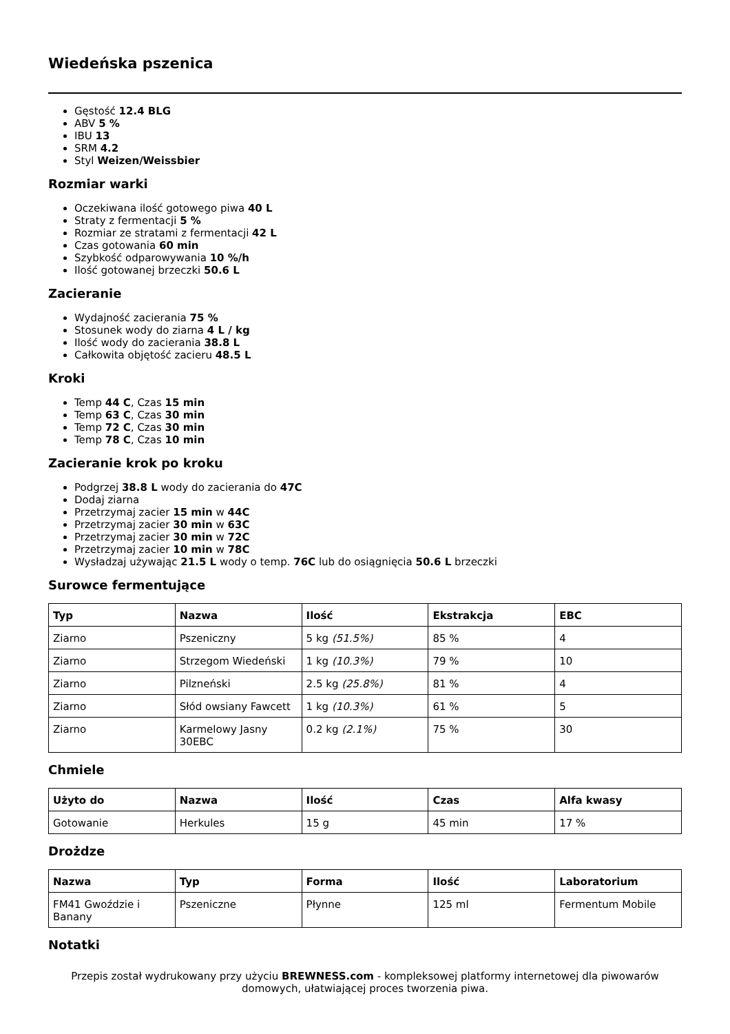Wiedeńska pszenica
Gęstość 12.4 BLG
ABV 5 %
IBU 13
SRM 4.2
Styl Weizen/Weissbier
Rozmiar warki
Oczekiwana ilość gotowego piwa 40 L
Straty z fermentacji 5 %
Rozmiar ze stratami z fermentacji 42 L
Czas gotowania 60 min
Szybkość odparowywania 10 %/h
Ilość gotowanej brzeczki 50.6 L
Zacieranie
Wydajność zacierania 75 %
Stosunek wody do ziarna 4 L / kg
Ilość wody do zacierania 38.8 L
Całkowita objętość zacieru 48.5 L
Kroki
Temp 44 C, Czas 15 min
Temp 63 C, Czas 30 min
Temp 72 C, Czas 30 min
Temp 78 C, Czas 10 min
Zacieranie krok po kroku
Podgrzej 38.8 L wody do zacierania do 47C
Dodaj ziarna
Przetrzymaj zacier 15 min w 44C
Przetrzymaj zacier 30 min w 63C
Przetrzymaj zacier 30 min w 72C
Przetrzymaj zacier 10 min w 78C
Wysładzaj używając 21.5 L wody o temp. 76C lub do osiągnięcia 50.6 L brzeczki
Surowce fermentujące
| Typ | Nazwa | Ilość | Ekstrakcja | EBC |
| --- | --- | --- | --- | --- |
| Ziarno | Pszeniczny | 5 kg (51.5%) | 85 % | 4 |
| Ziarno | Strzegom Wiedeński | 1 kg (10.3%) | 79 % | 10 |
| Ziarno | Pilzneński | 2.5 kg (25.8%) | 81 % | 4 |
| Ziarno | Słód owsiany Fawcett | 1 kg (10.3%) | 61 % | 5 |
| Ziarno | Karmelowy Jasny 30EBC | 0.2 kg (2.1%) | 75 % | 30 |
Chmiele
| Użyto do | Nazwa | Ilość | Czas | Alfa kwasy |
| --- | --- | --- | --- | --- |
| Gotowanie | Herkules | 15 g | 45 min | 17 % |
Drożdze
| Nazwa | Typ | Forma | Ilość | Laboratorium |
| --- | --- | --- | --- | --- |
| FM41 Gwoździe i Banany | Pszeniczne | Płynne | 125 ml | Fermentum Mobile |
Notatki
Przepis został wydrukowany przy użyciu BREWNESS.com - kompleksowej platformy internetowej dla piwowarów domowych, ułatwiającej proces tworzenia piwa.